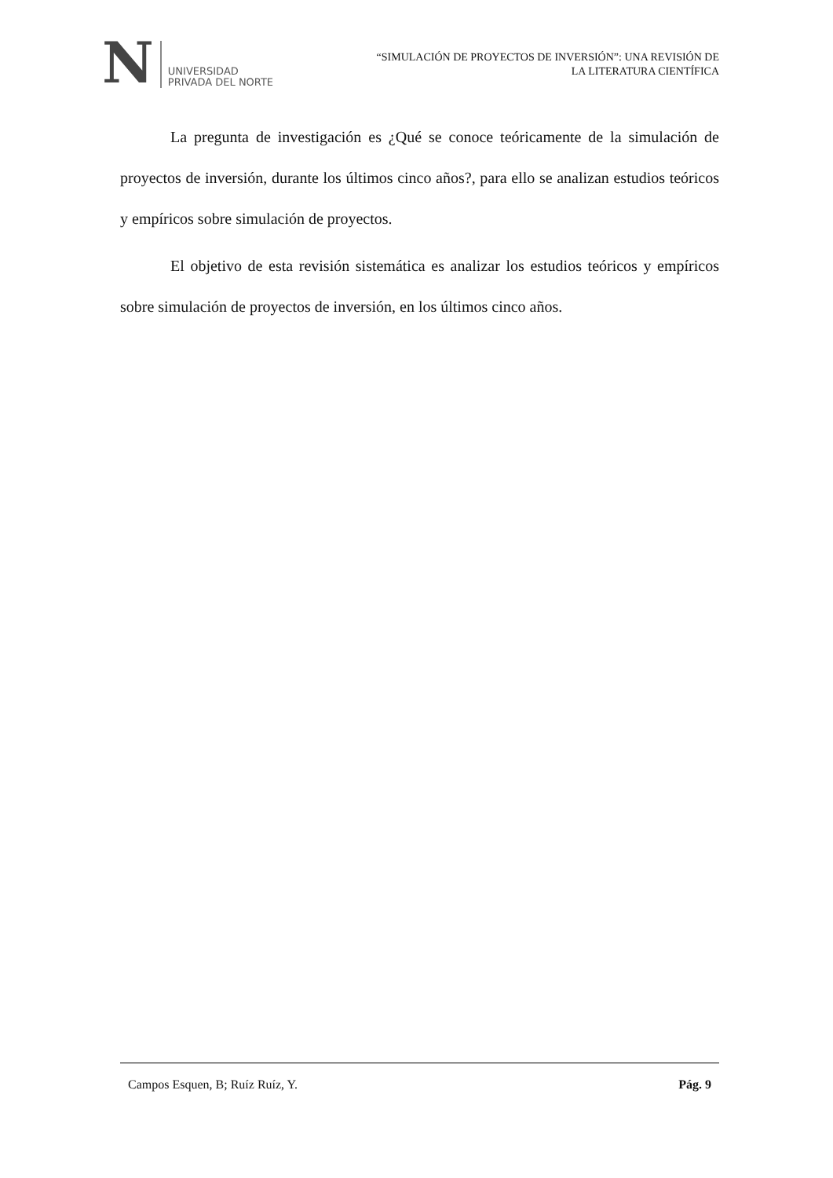N
UNIVERSIDAD
PRIVADA DEL NORTE
“SIMULACIÓN DE PROYECTOS DE INVERSIÓN”: UNA REVISIÓN DE
LA LITERATURA CIENTÍFICA
La pregunta de investigación es ¿Qué se conoce teóricamente de la simulación de proyectos de inversión, durante los últimos cinco años?, para ello se analizan estudios teóricos y empíricos sobre simulación de proyectos.
El objetivo de esta revisión sistemática es analizar los estudios teóricos y empíricos sobre simulación de proyectos de inversión, en los últimos cinco años.
Campos Esquen, B; Ruíz Ruíz, Y. Pág. 9